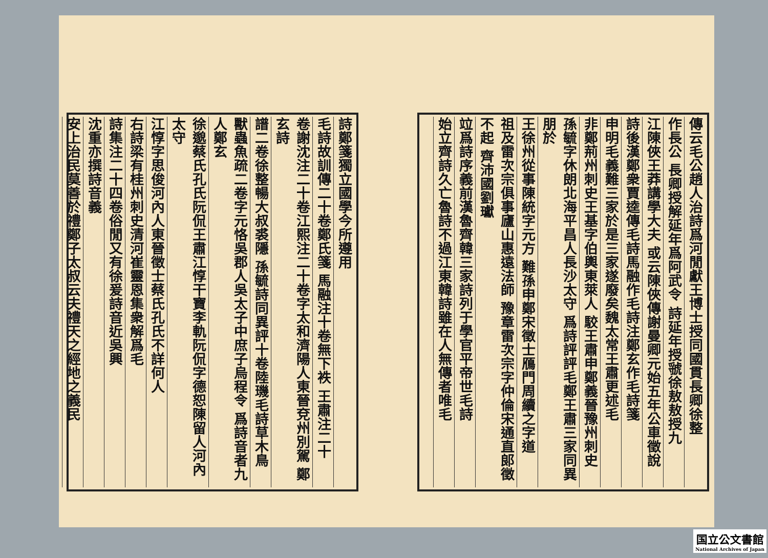詩鄭箋獨立國學今所遵用
毛詩故訓傳二十卷鄭氏箋 馬融注十卷無下袟 王肅注二十
卷謝沈注二十卷江熙注二十卷字太和濟陽人東晉兗州別駕 鄭玄詩
譜二卷徐整暢大叔裘隱 孫毓詩同異評十卷陸璣毛詩草木鳥
獸蟲魚疏二卷字元恪吳郡人吳太子中庶子烏程令 爲詩音者九人鄭玄
徐邈蔡氏孔氏阮侃王肅江惇干寶李軌阮侃字德恕陳留人河內太守
江惇字思俊河內人東晉徵士蔡氏孔氏不詳何人
右詩梁有桂州刺史清河崔靈恩集衆解爲毛
詩集注二十四卷俗閒又有徐爰詩音近吳興
沈重亦撰詩音義
安上治民莫善於禮鄭子太叔云夫禮天之經地之義民
傳云毛公趙人治詩爲河閒獻王博士授同國貫長卿徐整
作長公 長卿授解延年爲阿武令 詩延年授虢徐敖敖授九
江陳俠王莽講學大夫 或云陳俠傳謝曼卿元始五年公車徵說
詩後漢鄭衆賈逵傳毛詩馬融作毛詩注鄭玄作毛詩箋
申明毛義難三家於是三家遂廢矣魏太常王肅更述毛
非鄭荊州刺史王基字伯輿東萊人 駮王肅申鄭義晉豫州刺史
孫毓字休朗北海平昌人長沙太守 爲詩評評毛鄭王肅三家同異朋於
王徐州從事陳統字元方 難孫申鄭宋徵士鴈門周續之字道
祖及雷次宗俱事廬山惠遠法師 豫章雷次宗字仲倫宋通直郎徵不起 齊沛國劉瓛
竝爲詩序義前漢魯齊韓三家詩列于學官平帝世毛詩
始立齊詩久亡魯詩不過江東韓詩雖在人無傳者唯毛
国立公文書館
National Archives of Japan